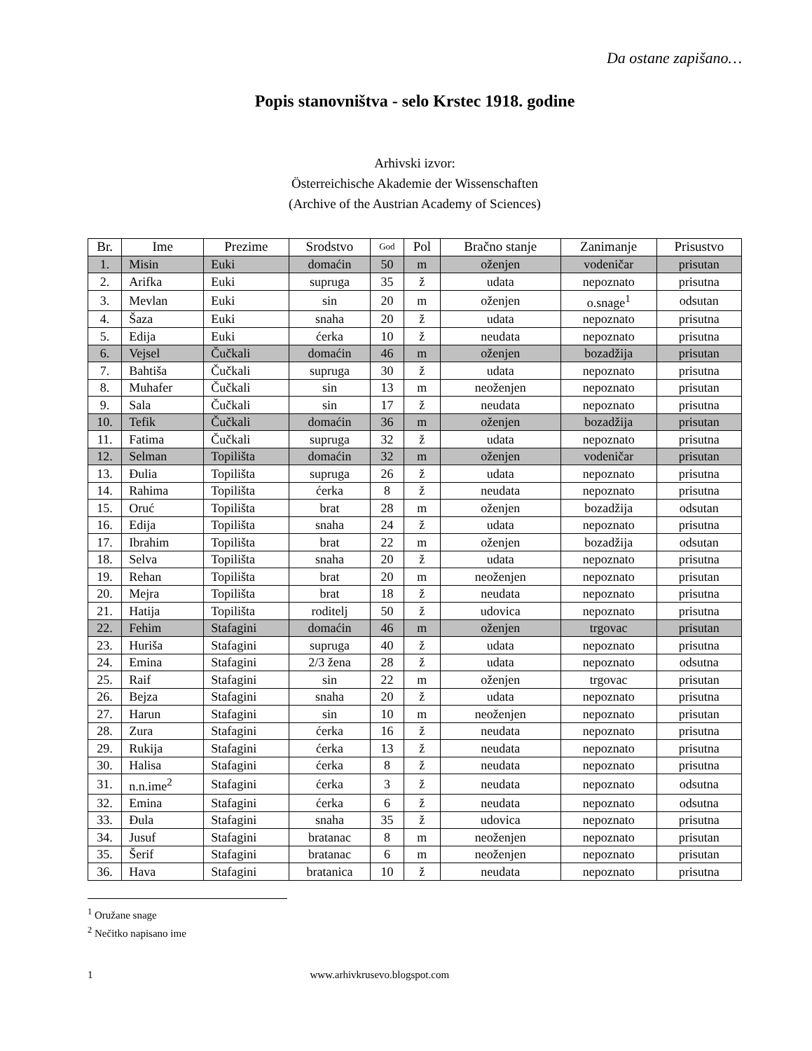Da ostane zapišano…
Popis stanovništva - selo Krstec 1918. godine
Arhivski izvor:
Österreichische Akademie der Wissenschaften
(Archive of the Austrian Academy of Sciences)
| Br. | Ime | Prezime | Srodstvo | God | Pol | Bračno stanje | Zanimanje | Prisustvo |
| --- | --- | --- | --- | --- | --- | --- | --- | --- |
| 1. | Misin | Euki | domaćin | 50 | m | oženjen | vodeničar | prisutan |
| 2. | Arifka | Euki | supruga | 35 | ž | udata | nepoznato | prisutna |
| 3. | Mevlan | Euki | sin | 20 | m | oženjen | o.snage<sup>1</sup> | odsutan |
| 4. | Šaza | Euki | snaha | 20 | ž | udata | nepoznato | prisutna |
| 5. | Edija | Euki | ćerka | 10 | ž | neudata | nepoznato | prisutna |
| 6. | Vejsel | Čučkali | domaćin | 46 | m | oženjen | bozadžija | prisutan |
| 7. | Bahtiša | Čučkali | supruga | 30 | ž | udata | nepoznato | prisutna |
| 8. | Muhafer | Čučkali | sin | 13 | m | neoženjen | nepoznato | prisutan |
| 9. | Sala | Čučkali | sin | 17 | ž | neudata | nepoznato | prisutna |
| 10. | Tefik | Čučkali | domaćin | 36 | m | oženjen | bozadžija | prisutan |
| 11. | Fatima | Čučkali | supruga | 32 | ž | udata | nepoznato | prisutna |
| 12. | Selman | Topilišta | domaćin | 32 | m | oženjen | vodeničar | prisutan |
| 13. | Đulia | Topilišta | supruga | 26 | ž | udata | nepoznato | prisutna |
| 14. | Rahima | Topilišta | ćerka | 8 | ž | neudata | nepoznato | prisutna |
| 15. | Oruć | Topilišta | brat | 28 | m | oženjen | bozadžija | odsutan |
| 16. | Edija | Topilišta | snaha | 24 | ž | udata | nepoznato | prisutna |
| 17. | Ibrahim | Topilišta | brat | 22 | m | oženjen | bozadžija | odsutan |
| 18. | Selva | Topilišta | snaha | 20 | ž | udata | nepoznato | prisutna |
| 19. | Rehan | Topilišta | brat | 20 | m | neoženjen | nepoznato | prisutan |
| 20. | Mejra | Topilišta | brat | 18 | ž | neudata | nepoznato | prisutna |
| 21. | Hatija | Topilišta | roditelj | 50 | ž | udovica | nepoznato | prisutna |
| 22. | Fehim | Stafagini | domaćin | 46 | m | oženjen | trgovac | prisutan |
| 23. | Huriša | Stafagini | supruga | 40 | ž | udata | nepoznato | prisutna |
| 24. | Emina | Stafagini | 2/3 žena | 28 | ž | udata | nepoznato | odsutna |
| 25. | Raif | Stafagini | sin | 22 | m | oženjen | trgovac | prisutan |
| 26. | Bejza | Stafagini | snaha | 20 | ž | udata | nepoznato | prisutna |
| 27. | Harun | Stafagini | sin | 10 | m | neoženjen | nepoznato | prisutan |
| 28. | Zura | Stafagini | ćerka | 16 | ž | neudata | nepoznato | prisutna |
| 29. | Rukija | Stafagini | ćerka | 13 | ž | neudata | nepoznato | prisutna |
| 30. | Halisa | Stafagini | ćerka | 8 | ž | neudata | nepoznato | prisutna |
| 31. | n.n.ime<sup>2</sup> | Stafagini | ćerka | 3 | ž | neudata | nepoznato | odsutna |
| 32. | Emina | Stafagini | ćerka | 6 | ž | neudata | nepoznato | odsutna |
| 33. | Đula | Stafagini | snaha | 35 | ž | udovica | nepoznato | prisutna |
| 34. | Jusuf | Stafagini | bratanac | 8 | m | neoženjen | nepoznato | prisutan |
| 35. | Šerif | Stafagini | bratanac | 6 | m | neoženjen | nepoznato | prisutan |
| 36. | Hava | Stafagini | bratanica | 10 | ž | neudata | nepoznato | prisutna |
<sup>1</sup> Oružane snage
<sup>2</sup> Nečitko napisano ime
1 www.arhivkrusevo.blogspot.com